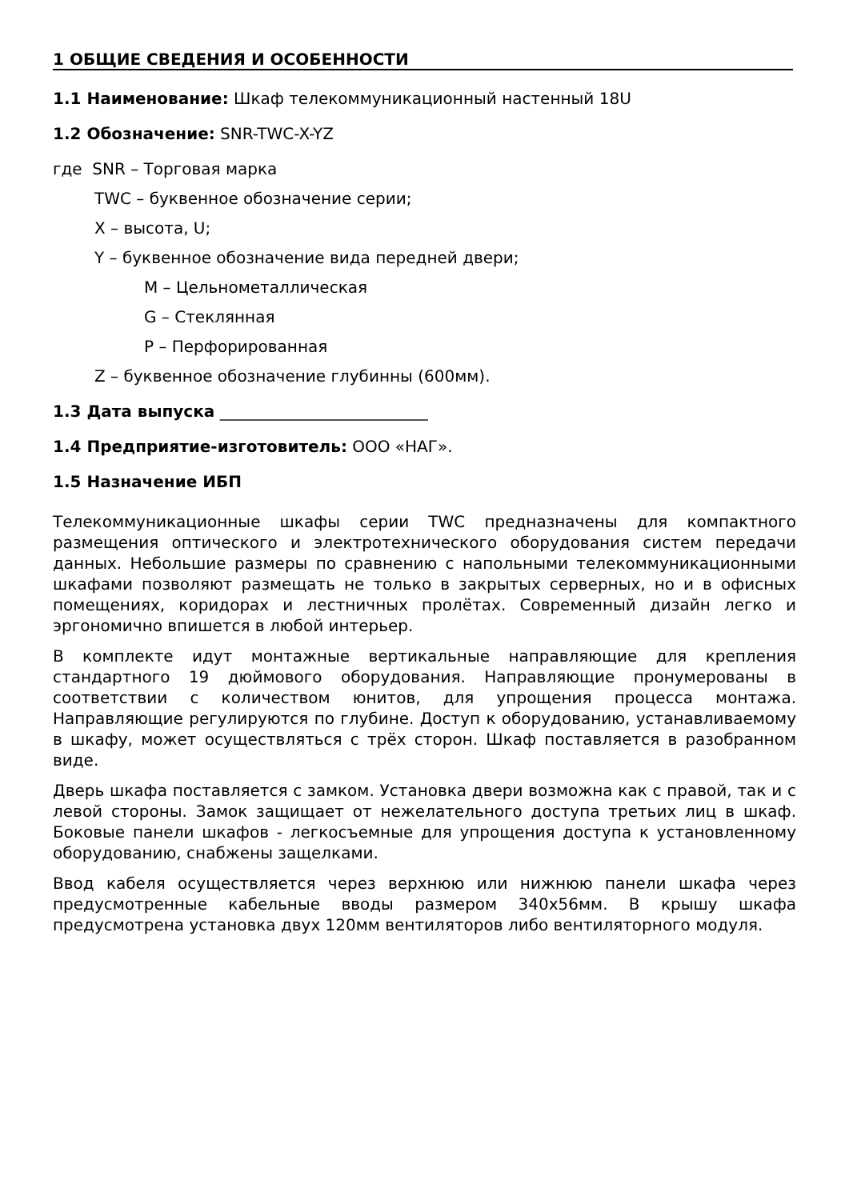1 ОБЩИЕ СВЕДЕНИЯ И ОСОБЕННОСТИ
1.1 Наименование: Шкаф телекоммуникационный настенный 18U
1.2 Обозначение: SNR-TWC-X-YZ
где SNR – Торговая марка
TWC – буквенное обозначение серии;
X – высота, U;
Y – буквенное обозначение вида передней двери;
M – Цельнометаллическая
G – Стеклянная
P – Перфорированная
Z – буквенное обозначение глубинны (600мм).
1.3 Дата выпуска __________________________
1.4 Предприятие-изготовитель: ООО «НАГ».
1.5 Назначение ИБП
Телекоммуникационные шкафы серии TWC предназначены для компактного размещения оптического и электротехнического оборудования систем передачи данных. Небольшие размеры по сравнению с напольными телекоммуникационными шкафами позволяют размещать не только в закрытых серверных, но и в офисных помещениях, коридорах и лестничных пролётах. Современный дизайн легко и эргономично впишется в любой интерьер.
В комплекте идут монтажные вертикальные направляющие для крепления стандартного 19 дюймового оборудования. Направляющие пронумерованы в соответствии с количеством юнитов, для упрощения процесса монтажа. Направляющие регулируются по глубине. Доступ к оборудованию, устанавливаемому в шкафу, может осуществляться с трёх сторон. Шкаф поставляется в разобранном виде.
Дверь шкафа поставляется с замком. Установка двери возможна как с правой, так и с левой стороны. Замок защищает от нежелательного доступа третьих лиц в шкаф. Боковые панели шкафов - легкосъемные для упрощения доступа к установленному оборудованию, снабжены защелками.
Ввод кабеля осуществляется через верхнюю или нижнюю панели шкафа через предусмотренные кабельные вводы размером 340x56мм. В крышу шкафа предусмотрена установка двух 120мм вентиляторов либо вентиляторного модуля.